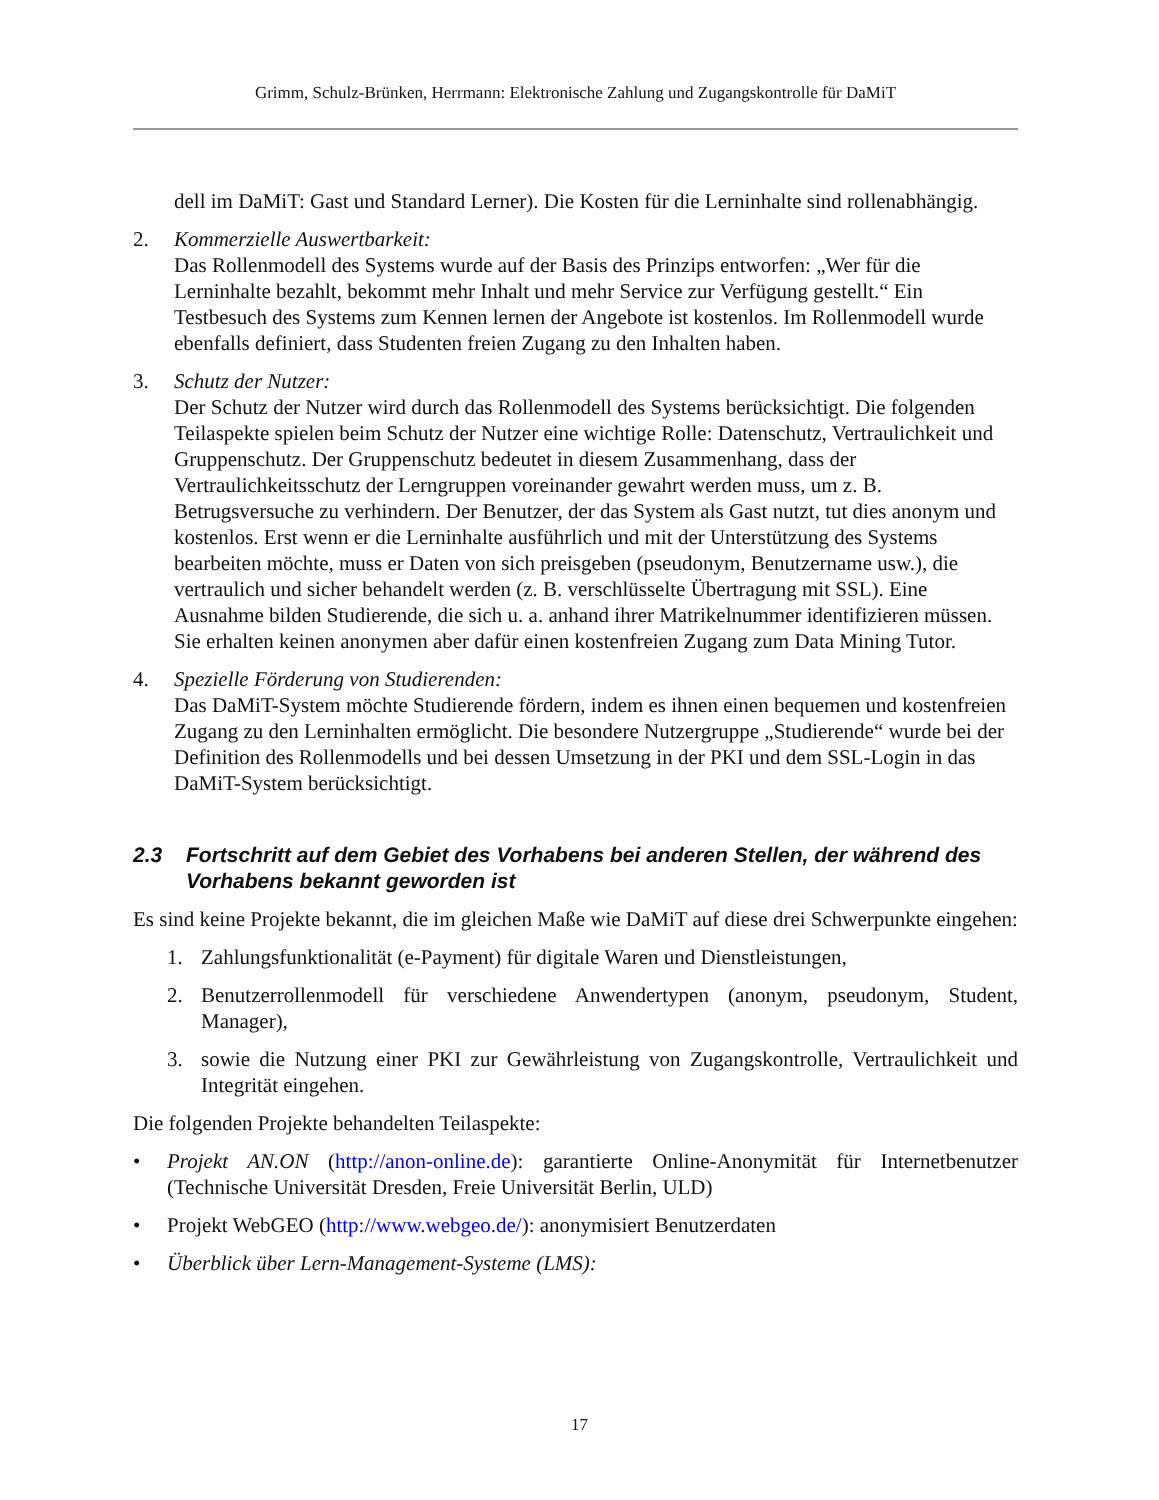Grimm, Schulz-Brünken, Herrmann: Elektronische Zahlung und Zugangskontrolle für DaMiT
dell im DaMiT: Gast und Standard Lerner). Die Kosten für die Lerninhalte sind rollenabhängig.
2. Kommerzielle Auswertbarkeit:
Das Rollenmodell des Systems wurde auf der Basis des Prinzips entworfen: „Wer für die Lerninhalte bezahlt, bekommt mehr Inhalt und mehr Service zur Verfügung gestellt.“ Ein Testbesuch des Systems zum Kennen lernen der Angebote ist kostenlos. Im Rollenmodell wurde ebenfalls definiert, dass Studenten freien Zugang zu den Inhalten haben.
3. Schutz der Nutzer:
Der Schutz der Nutzer wird durch das Rollenmodell des Systems berücksichtigt. Die folgenden Teilaspekte spielen beim Schutz der Nutzer eine wichtige Rolle: Datenschutz, Vertraulichkeit und Gruppenschutz. Der Gruppenschutz bedeutet in diesem Zusammenhang, dass der Vertraulichkeitsschutz der Lerngruppen voreinander gewahrt werden muss, um z. B. Betrugsversuche zu verhindern. Der Benutzer, der das System als Gast nutzt, tut dies anonym und kostenlos. Erst wenn er die Lerninhalte ausführlich und mit der Unterstützung des Systems bearbeiten möchte, muss er Daten von sich preisgeben (pseudonym, Benutzername usw.), die vertraulich und sicher behandelt werden (z. B. verschlüsselte Übertragung mit SSL). Eine Ausnahme bilden Studierende, die sich u. a. anhand ihrer Matrikelnummer identifizieren müssen. Sie erhalten keinen anonymen aber dafür einen kostenfreien Zugang zum Data Mining Tutor.
4. Spezielle Förderung von Studierenden:
Das DaMiT-System möchte Studierende fördern, indem es ihnen einen bequemen und kostenfreien Zugang zu den Lerninhalten ermöglicht. Die besondere Nutzergruppe „Studierende“ wurde bei der Definition des Rollenmodells und bei dessen Umsetzung in der PKI und dem SSL-Login in das DaMiT-System berücksichtigt.
2.3 Fortschritt auf dem Gebiet des Vorhabens bei anderen Stellen, der während des Vorhabens bekannt geworden ist
Es sind keine Projekte bekannt, die im gleichen Maße wie DaMiT auf diese drei Schwerpunkte eingehen:
1. Zahlungsfunktionalität (e-Payment) für digitale Waren und Dienstleistungen,
2. Benutzerrollenmodell für verschiedene Anwendertypen (anonym, pseudonym, Student, Manager),
3. sowie die Nutzung einer PKI zur Gewährleistung von Zugangskontrolle, Vertraulichkeit und Integrität eingehen.
Die folgenden Projekte behandelten Teilaspekte:
• Projekt AN.ON (http://anon-online.de): garantierte Online-Anonymität für Internetbenutzer (Technische Universität Dresden, Freie Universität Berlin, ULD)
• Projekt WebGEO (http://www.webgeo.de/): anonymisiert Benutzerdaten
• Überblick über Lern-Management-Systeme (LMS):
17